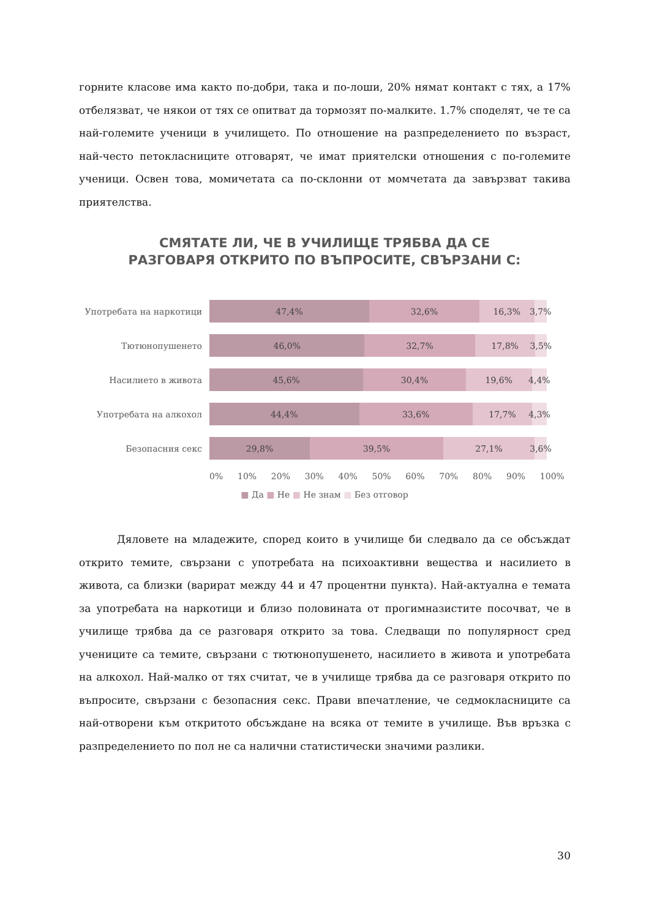горните класове има както по-добри, така и по-лоши, 20% нямат контакт с тях, а 17% отбелязват, че някои от тях се опитват да тормозят по-малките. 1.7% споделят, че те са най-големите ученици в училището. По отношение на разпределението по възраст, най-често петокласниците отговарят, че имат приятелски отношения с по-големите ученици. Освен това, момичетата са по-склонни от момчетата да завързват такива приятелства.
СМЯТАТЕ ЛИ, ЧЕ В УЧИЛИЩЕ ТРЯБВА ДА СЕ РАЗГОВАРЯ ОТКРИТО ПО ВЪПРОСИТЕ, СВЪРЗАНИ С:
Употребата на наркотици
47,4% 32,6% 16,3% 3,7%
Тютюнопушенето
46,0% 32,7% 17,8% 3,5%
Насилието в живота
45,6% 30,4% 19,6% 4,4%
Употребата на алкохол
44,4% 33,6% 17,7% 4,3%
Безопасния секс
29,8% 39,5% 27,1% 3,6%
0% 10% 20% 30% 40% 50% 60% 70% 80% 90% 100%
■ Да ■ Не ■ Не знам ■ Без отговор
Дяловете на младежите, според които в училище би следвало да се обсъждат открито темите, свързани с употребата на психоактивни вещества и насилието в живота, са близки (варират между 44 и 47 процентни пункта). Най-актуална е темата за употребата на наркотици и близо половината от прогимназистите посочват, че в училище трябва да се разговаря открито за това. Следващи по популярност сред учениците са темите, свързани с тютюнопушенето, насилието в живота и употребата на алкохол. Най-малко от тях считат, че в училище трябва да се разговаря открито по въпросите, свързани с безопасния секс. Прави впечатление, че седмокласниците са най-отворени към откритото обсъждане на всяка от темите в училище. Във връзка с разпределението по пол не са налични статистически значими разлики.
30